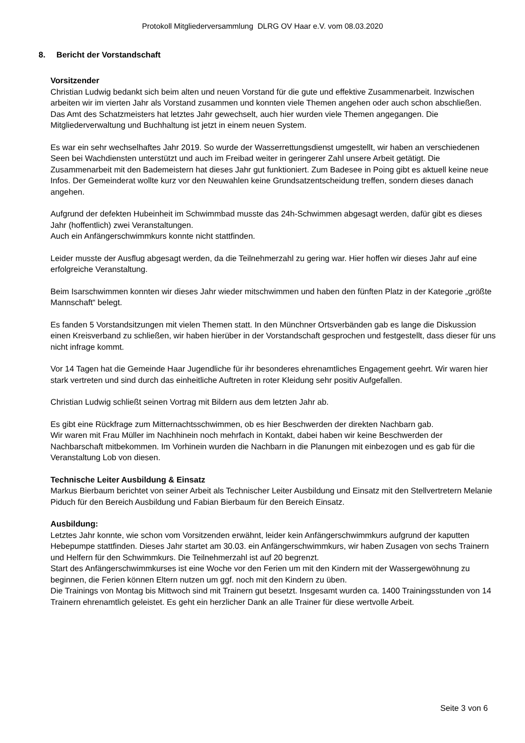Protokoll Mitgliederversammlung DLRG OV Haar e.V. vom 08.03.2020
8. Bericht der Vorstandschaft
Vorsitzender
Christian Ludwig bedankt sich beim alten und neuen Vorstand für die gute und effektive Zusammenarbeit. Inzwischen arbeiten wir im vierten Jahr als Vorstand zusammen und konnten viele Themen angehen oder auch schon abschließen.
Das Amt des Schatzmeisters hat letztes Jahr gewechselt, auch hier wurden viele Themen angegangen. Die Mitgliederverwaltung und Buchhaltung ist jetzt in einem neuen System.
Es war ein sehr wechselhaftes Jahr 2019. So wurde der Wasserrettungsdienst umgestellt, wir haben an verschiedenen Seen bei Wachdiensten unterstützt und auch im Freibad weiter in geringerer Zahl unsere Arbeit getätigt. Die Zusammenarbeit mit den Bademeistern hat dieses Jahr gut funktioniert. Zum Badesee in Poing gibt es aktuell keine neue Infos. Der Gemeinderat wollte kurz vor den Neuwahlen keine Grundsatzentscheidung treffen, sondern dieses danach angehen.
Aufgrund der defekten Hubeinheit im Schwimmbad musste das 24h-Schwimmen abgesagt werden, dafür gibt es dieses Jahr (hoffentlich) zwei Veranstaltungen.
Auch ein Anfängerschwimmkurs konnte nicht stattfinden.
Leider musste der Ausflug abgesagt werden, da die Teilnehmerzahl zu gering war. Hier hoffen wir dieses Jahr auf eine erfolgreiche Veranstaltung.
Beim Isarschwimmen konnten wir dieses Jahr wieder mitschwimmen und haben den fünften Platz in der Kategorie „größte Mannschaft“ belegt.
Es fanden 5 Vorstandsitzungen mit vielen Themen statt. In den Münchner Ortsverbänden gab es lange die Diskussion einen Kreisverband zu schließen, wir haben hierüber in der Vorstandschaft gesprochen und festgestellt, dass dieser für uns nicht infrage kommt.
Vor 14 Tagen hat die Gemeinde Haar Jugendliche für ihr besonderes ehrenamtliches Engagement geehrt. Wir waren hier stark vertreten und sind durch das einheitliche Auftreten in roter Kleidung sehr positiv Aufgefallen.
Christian Ludwig schließt seinen Vortrag mit Bildern aus dem letzten Jahr ab.
Es gibt eine Rückfrage zum Mitternachtsschwimmen, ob es hier Beschwerden der direkten Nachbarn gab.
Wir waren mit Frau Müller im Nachhinein noch mehrfach in Kontakt, dabei haben wir keine Beschwerden der Nachbarschaft mitbekommen. Im Vorhinein wurden die Nachbarn in die Planungen mit einbezogen und es gab für die Veranstaltung Lob von diesen.
Technische Leiter Ausbildung & Einsatz
Markus Bierbaum berichtet von seiner Arbeit als Technischer Leiter Ausbildung und Einsatz mit den Stellvertretern Melanie Piduch für den Bereich Ausbildung und Fabian Bierbaum für den Bereich Einsatz.
Ausbildung:
Letztes Jahr konnte, wie schon vom Vorsitzenden erwähnt, leider kein Anfängerschwimmkurs aufgrund der kaputten Hebepumpe stattfinden. Dieses Jahr startet am 30.03. ein Anfängerschwimmkurs, wir haben Zusagen von sechs Trainern und Helfern für den Schwimmkurs. Die Teilnehmerzahl ist auf 20 begrenzt.
Start des Anfängerschwimmkurses ist eine Woche vor den Ferien um mit den Kindern mit der Wassergewöhnung zu beginnen, die Ferien können Eltern nutzen um ggf. noch mit den Kindern zu üben.
Die Trainings von Montag bis Mittwoch sind mit Trainern gut besetzt. Insgesamt wurden ca. 1400 Trainingsstunden von 14 Trainern ehrenamtlich geleistet. Es geht ein herzlicher Dank an alle Trainer für diese wertvolle Arbeit.
Seite 3 von 6